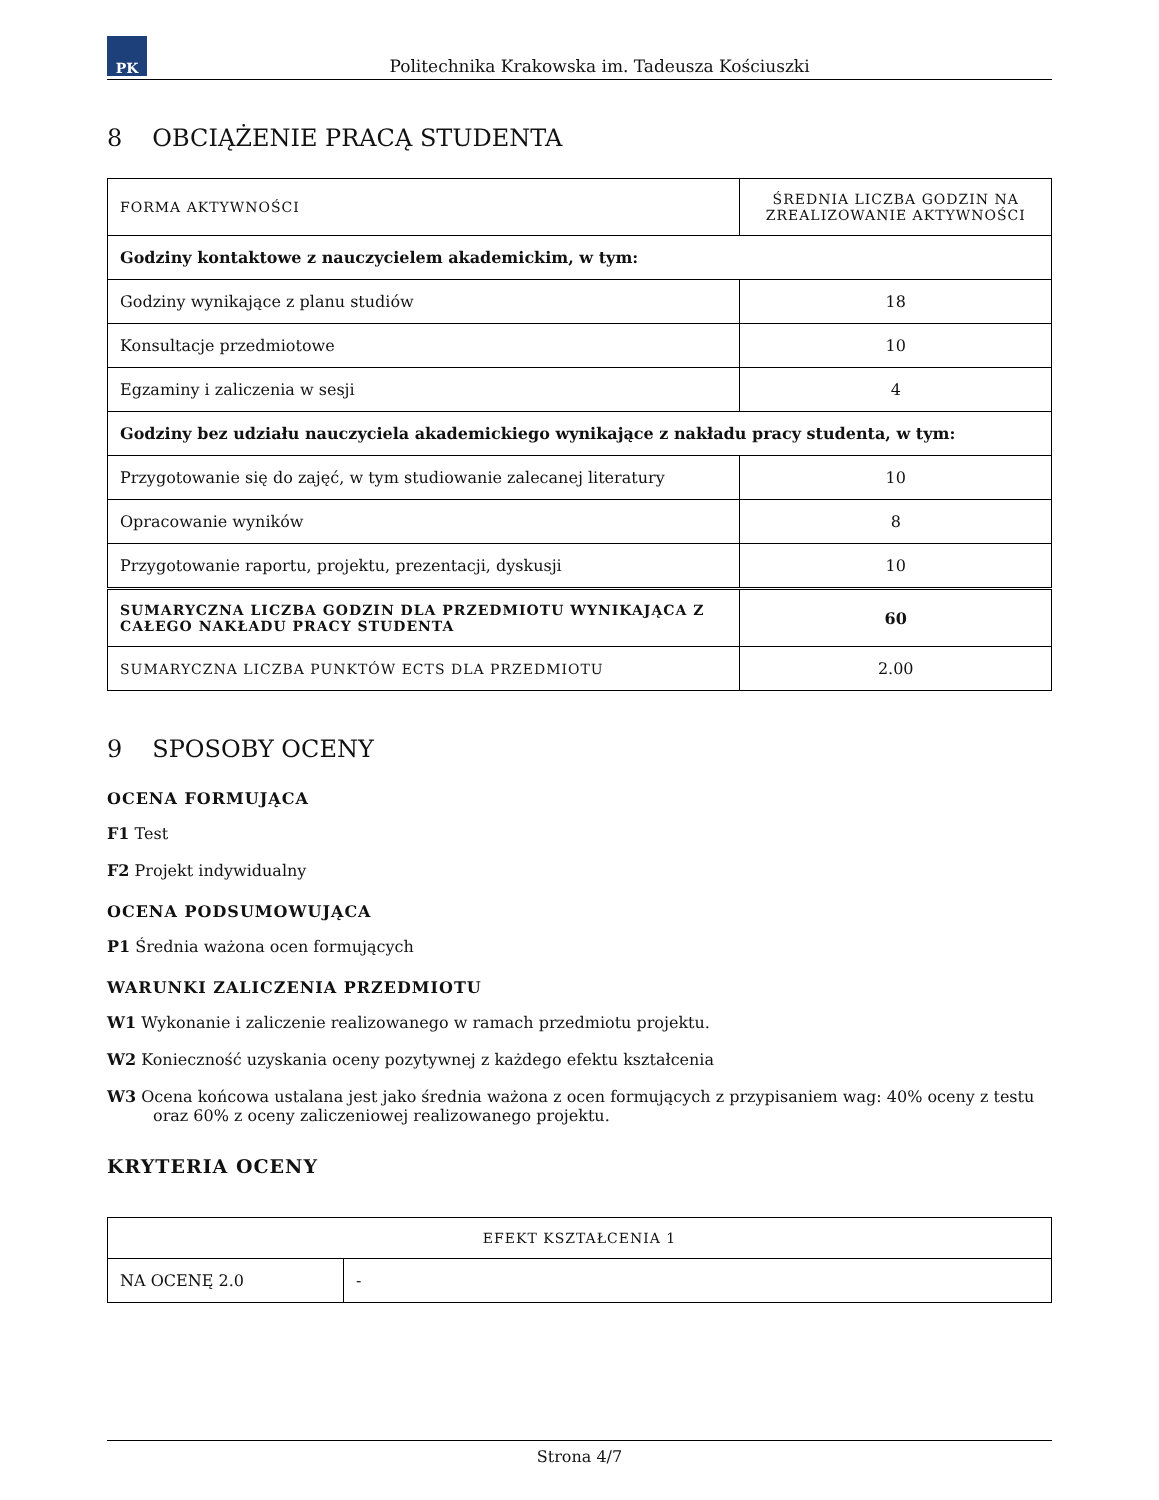PK
Politechnika Krakowska im. Tadeusza Kościuszki
8 OBCIĄŻENIE PRACĄ STUDENTA
| FORMA AKTYWNOŚCI | ŚREDNIA LICZBA GODZIN NA ZREALIZOWANIE AKTYWNOŚCI |
| --- | --- |
| Godziny kontaktowe z nauczycielem akademickim, w tym: | |
| Godziny wynikające z planu studiów | 18 |
| Konsultacje przedmiotowe | 10 |
| Egzaminy i zaliczenia w sesji | 4 |
| Godziny bez udziału nauczyciela akademickiego wynikające z nakładu pracy studenta, w tym: | |
| Przygotowanie się do zajęć, w tym studiowanie zalecanej literatury | 10 |
| Opracowanie wyników | 8 |
| Przygotowanie raportu, projektu, prezentacji, dyskusji | 10 |
| SUMARYCZNA LICZBA GODZIN DLA PRZEDMIOTU WYNIKAJĄCA Z CAŁEGO NAKŁADU PRACY STUDENTA | 60 |
| SUMARYCZNA LICZBA PUNKTÓW ECTS DLA PRZEDMIOTU | 2.00 |
9 SPOSOBY OCENY
OCENA FORMUJĄCA
F1 Test
F2 Projekt indywidualny
OCENA PODSUMOWUJĄCA
P1 Średnia ważona ocen formujących
WARUNKI ZALICZENIA PRZEDMIOTU
W1 Wykonanie i zaliczenie realizowanego w ramach przedmiotu projektu.
W2 Konieczność uzyskania oceny pozytywnej z każdego efektu kształcenia
W3 Ocena końcowa ustalana jest jako średnia ważona z ocen formujących z przypisaniem wag: 40% oceny z testu oraz 60% z oceny zaliczeniowej realizowanego projektu.
KRYTERIA OCENY
| EFEKT KSZTAŁCENIA 1 | |
| --- | --- |
| NA OCENĘ 2.0 | - |
Strona 4/7